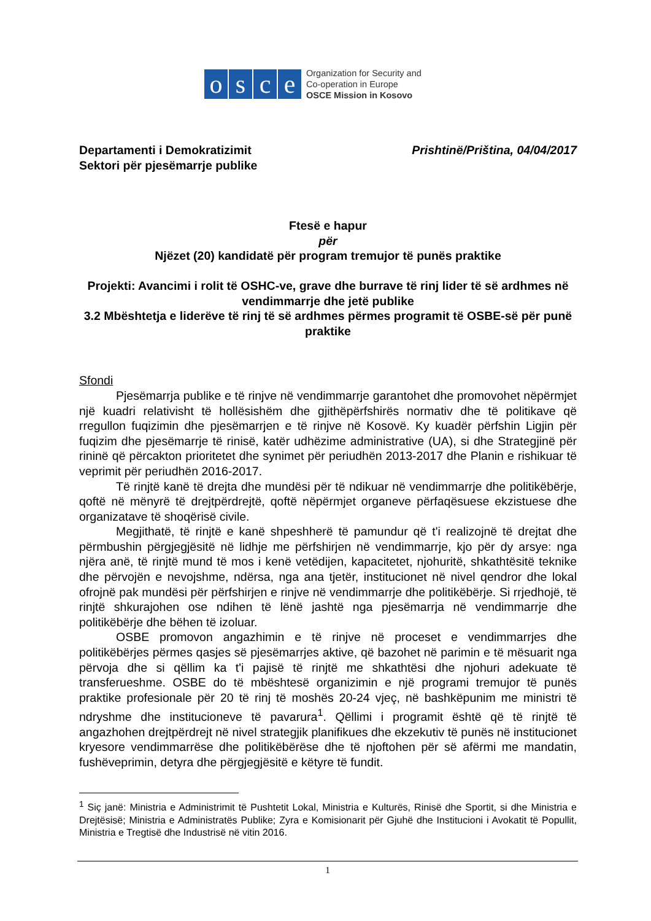o s c e
Organization for Security and
Co-operation in Europe
OSCE Mission in Kosovo
Departamenti i Demokratizimit
Sektori për pjesëmarrje publike
Prishtinë/Priština, 04/04/2017
Ftesë e hapur
për
Njëzet (20) kandidatë për program tremujor të punës praktike
Projekti: Avancimi i rolit të OSHC-ve, grave dhe burrave të rinj lider të së ardhmes në vendimmarrje dhe jetë publike
3.2 Mbështetja e liderëve të rinj të së ardhmes përmes programit të OSBE-së për punë praktike
Sfondi
Pjesëmarrja publike e të rinjve në vendimmarrje garantohet dhe promovohet nëpërmjet një kuadri relativisht të hollësishëm dhe gjithëpërfshirës normativ dhe të politikave që rregullon fuqizimin dhe pjesëmarrjen e të rinjve në Kosovë. Ky kuadër përfshin Ligjin për fuqizim dhe pjesëmarrje të rinisë, katër udhëzime administrative (UA), si dhe Strategjinë për rininë që përcakton prioritetet dhe synimet për periudhën 2013-2017 dhe Planin e rishikuar të veprimit për periudhën 2016-2017.
Të rinjtë kanë të drejta dhe mundësi për të ndikuar në vendimmarrje dhe politikëbërje, qoftë në mënyrë të drejtpërdrejtë, qoftë nëpërmjet organeve përfaqësuese ekzistuese dhe organizatave të shoqërisë civile.
Megjithatë, të rinjtë e kanë shpeshherë të pamundur që t'i realizojnë të drejtat dhe përmbushin përgjegjësitë në lidhje me përfshirjen në vendimmarrje, kjo për dy arsye: nga njëra anë, të rinjtë mund të mos i kenë vetëdijen, kapacitetet, njohuritë, shkathtësitë teknike dhe përvojën e nevojshme, ndërsa, nga ana tjetër, institucionet në nivel qendror dhe lokal ofrojnë pak mundësi për përfshirjen e rinjve në vendimmarrje dhe politikëbërje. Si rrjedhojë, të rinjtë shkurajohen ose ndihen të lënë jashtë nga pjesëmarrja në vendimmarrje dhe politikëbërje dhe bëhen të izoluar.
OSBE promovon angazhimin e të rinjve në proceset e vendimmarrjes dhe politikëbërjes përmes qasjes së pjesëmarrjes aktive, që bazohet në parimin e të mësuarit nga përvoja dhe si qëllim ka t'i pajisë të rinjtë me shkathtësi dhe njohuri adekuate të transferueshme. OSBE do të mbështesë organizimin e një programi tremujor të punës praktike profesionale për 20 të rinj të moshës 20-24 vjeç, në bashkëpunim me ministri të ndryshme dhe institucioneve të pavarura<sup>1</sup>. Qëllimi i programit është që të rinjtë të angazhohen drejtpërdrejt në nivel strategjik planifikues dhe ekzekutiv të punës në institucionet kryesore vendimmarrëse dhe politikëbërëse dhe të njoftohen për së afërmi me mandatin, fushëveprimin, detyra dhe përgjegjësitë e këtyre të fundit.
<sup>1</sup> Siç janë: Ministria e Administrimit të Pushtetit Lokal, Ministria e Kulturës, Rinisë dhe Sportit, si dhe Ministria e Drejtësisë; Ministria e Administratës Publike; Zyra e Komisionarit për Gjuhë dhe Institucioni i Avokatit të Popullit, Ministria e Tregtisë dhe Industrisë në vitin 2016.
1